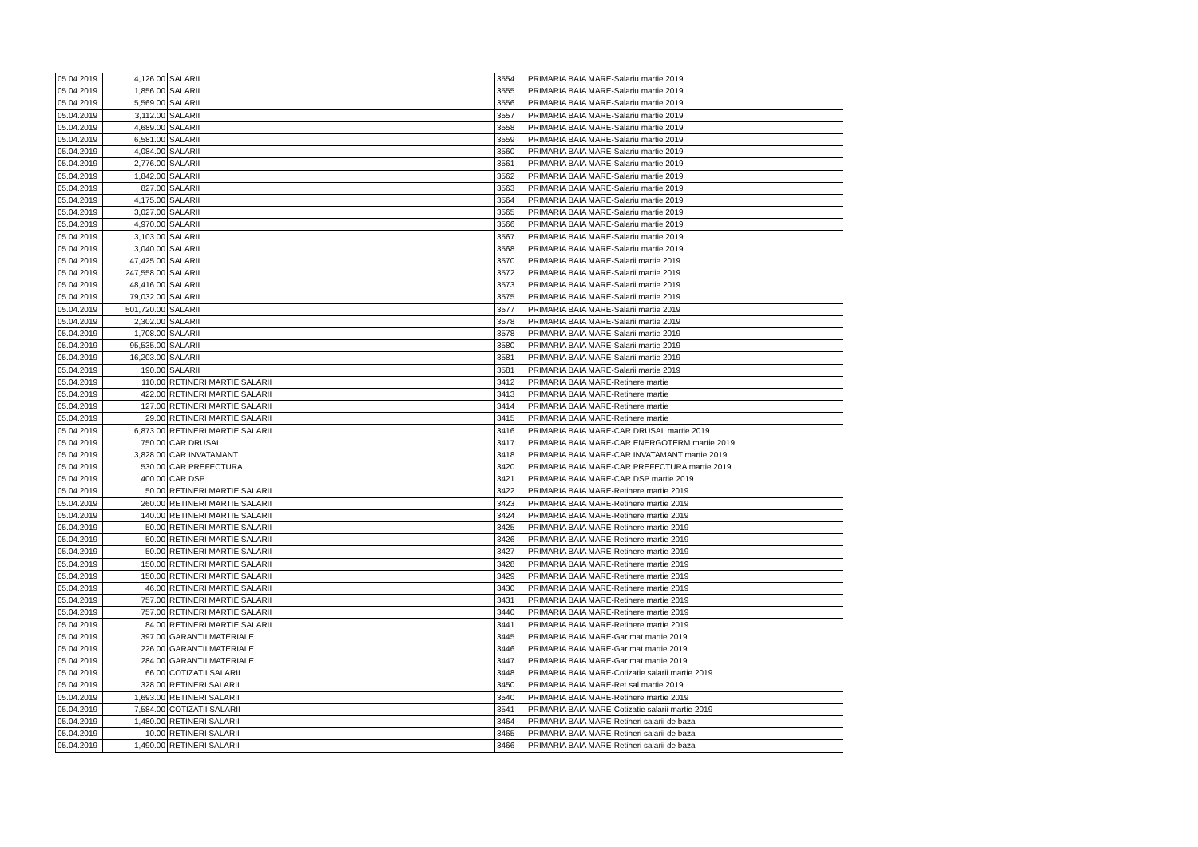| 05.04.2019 | 4,126.00 | SALARII | 3554 | PRIMARIA BAIA MARE-Salariu martie 2019 |
| 05.04.2019 | 1,856.00 | SALARII | 3555 | PRIMARIA BAIA MARE-Salariu martie 2019 |
| 05.04.2019 | 5,569.00 | SALARII | 3556 | PRIMARIA BAIA MARE-Salariu martie 2019 |
| 05.04.2019 | 3,112.00 | SALARII | 3557 | PRIMARIA BAIA MARE-Salariu martie 2019 |
| 05.04.2019 | 4,689.00 | SALARII | 3558 | PRIMARIA BAIA MARE-Salariu martie 2019 |
| 05.04.2019 | 6,581.00 | SALARII | 3559 | PRIMARIA BAIA MARE-Salariu martie 2019 |
| 05.04.2019 | 4,084.00 | SALARII | 3560 | PRIMARIA BAIA MARE-Salariu martie 2019 |
| 05.04.2019 | 2,776.00 | SALARII | 3561 | PRIMARIA BAIA MARE-Salariu martie 2019 |
| 05.04.2019 | 1,842.00 | SALARII | 3562 | PRIMARIA BAIA MARE-Salariu martie 2019 |
| 05.04.2019 | 827.00 | SALARII | 3563 | PRIMARIA BAIA MARE-Salariu martie 2019 |
| 05.04.2019 | 4,175.00 | SALARII | 3564 | PRIMARIA BAIA MARE-Salariu martie 2019 |
| 05.04.2019 | 3,027.00 | SALARII | 3565 | PRIMARIA BAIA MARE-Salariu martie 2019 |
| 05.04.2019 | 4,970.00 | SALARII | 3566 | PRIMARIA BAIA MARE-Salariu martie 2019 |
| 05.04.2019 | 3,103.00 | SALARII | 3567 | PRIMARIA BAIA MARE-Salariu martie 2019 |
| 05.04.2019 | 3,040.00 | SALARII | 3568 | PRIMARIA BAIA MARE-Salariu martie 2019 |
| 05.04.2019 | 47,425.00 | SALARII | 3570 | PRIMARIA BAIA MARE-Salarii martie 2019 |
| 05.04.2019 | 247,558.00 | SALARII | 3572 | PRIMARIA BAIA MARE-Salarii martie 2019 |
| 05.04.2019 | 48,416.00 | SALARII | 3573 | PRIMARIA BAIA MARE-Salarii martie 2019 |
| 05.04.2019 | 79,032.00 | SALARII | 3575 | PRIMARIA BAIA MARE-Salarii martie 2019 |
| 05.04.2019 | 501,720.00 | SALARII | 3577 | PRIMARIA BAIA MARE-Salarii martie 2019 |
| 05.04.2019 | 2,302.00 | SALARII | 3578 | PRIMARIA BAIA MARE-Salarii martie 2019 |
| 05.04.2019 | 1,708.00 | SALARII | 3578 | PRIMARIA BAIA MARE-Salarii martie 2019 |
| 05.04.2019 | 95,535.00 | SALARII | 3580 | PRIMARIA BAIA MARE-Salarii martie 2019 |
| 05.04.2019 | 16,203.00 | SALARII | 3581 | PRIMARIA BAIA MARE-Salarii martie 2019 |
| 05.04.2019 | 190.00 | SALARII | 3581 | PRIMARIA BAIA MARE-Salarii martie 2019 |
| 05.04.2019 | 110.00 | RETINERI MARTIE SALARII | 3412 | PRIMARIA BAIA MARE-Retinere martie |
| 05.04.2019 | 422.00 | RETINERI MARTIE SALARII | 3413 | PRIMARIA BAIA MARE-Retinere martie |
| 05.04.2019 | 127.00 | RETINERI MARTIE SALARII | 3414 | PRIMARIA BAIA MARE-Retinere martie |
| 05.04.2019 | 29.00 | RETINERI MARTIE SALARII | 3415 | PRIMARIA BAIA MARE-Retinere martie |
| 05.04.2019 | 6,873.00 | RETINERI MARTIE SALARII | 3416 | PRIMARIA BAIA MARE-CAR DRUSAL martie 2019 |
| 05.04.2019 | 750.00 | CAR DRUSAL | 3417 | PRIMARIA BAIA MARE-CAR ENERGOTERM martie 2019 |
| 05.04.2019 | 3,828.00 | CAR INVATAMANT | 3418 | PRIMARIA BAIA MARE-CAR INVATAMANT martie 2019 |
| 05.04.2019 | 530.00 | CAR PREFECTURA | 3420 | PRIMARIA BAIA MARE-CAR PREFECTURA martie 2019 |
| 05.04.2019 | 400.00 | CAR DSP | 3421 | PRIMARIA BAIA MARE-CAR DSP martie 2019 |
| 05.04.2019 | 50.00 | RETINERI MARTIE SALARII | 3422 | PRIMARIA BAIA MARE-Retinere martie 2019 |
| 05.04.2019 | 260.00 | RETINERI MARTIE SALARII | 3423 | PRIMARIA BAIA MARE-Retinere martie 2019 |
| 05.04.2019 | 140.00 | RETINERI MARTIE SALARII | 3424 | PRIMARIA BAIA MARE-Retinere martie 2019 |
| 05.04.2019 | 50.00 | RETINERI MARTIE SALARII | 3425 | PRIMARIA BAIA MARE-Retinere martie 2019 |
| 05.04.2019 | 50.00 | RETINERI MARTIE SALARII | 3426 | PRIMARIA BAIA MARE-Retinere martie 2019 |
| 05.04.2019 | 50.00 | RETINERI MARTIE SALARII | 3427 | PRIMARIA BAIA MARE-Retinere martie 2019 |
| 05.04.2019 | 150.00 | RETINERI MARTIE SALARII | 3428 | PRIMARIA BAIA MARE-Retinere martie 2019 |
| 05.04.2019 | 150.00 | RETINERI MARTIE SALARII | 3429 | PRIMARIA BAIA MARE-Retinere martie 2019 |
| 05.04.2019 | 46.00 | RETINERI MARTIE SALARII | 3430 | PRIMARIA BAIA MARE-Retinere martie 2019 |
| 05.04.2019 | 757.00 | RETINERI MARTIE SALARII | 3431 | PRIMARIA BAIA MARE-Retinere martie 2019 |
| 05.04.2019 | 757.00 | RETINERI MARTIE SALARII | 3440 | PRIMARIA BAIA MARE-Retinere martie 2019 |
| 05.04.2019 | 84.00 | RETINERI MARTIE SALARII | 3441 | PRIMARIA BAIA MARE-Retinere martie 2019 |
| 05.04.2019 | 397.00 | GARANTII MATERIALE | 3445 | PRIMARIA BAIA MARE-Gar mat martie 2019 |
| 05.04.2019 | 226.00 | GARANTII MATERIALE | 3446 | PRIMARIA BAIA MARE-Gar mat martie 2019 |
| 05.04.2019 | 284.00 | GARANTII MATERIALE | 3447 | PRIMARIA BAIA MARE-Gar mat martie 2019 |
| 05.04.2019 | 66.00 | COTIZATII SALARII | 3448 | PRIMARIA BAIA MARE-Cotizatie salarii martie 2019 |
| 05.04.2019 | 328.00 | RETINERI SALARII | 3450 | PRIMARIA BAIA MARE-Ret sal martie 2019 |
| 05.04.2019 | 1,693.00 | RETINERI SALARII | 3540 | PRIMARIA BAIA MARE-Retinere martie 2019 |
| 05.04.2019 | 7,584.00 | COTIZATII SALARII | 3541 | PRIMARIA BAIA MARE-Cotizatie salarii martie 2019 |
| 05.04.2019 | 1,480.00 | RETINERI SALARII | 3464 | PRIMARIA BAIA MARE-Retineri salarii de baza |
| 05.04.2019 | 10.00 | RETINERI SALARII | 3465 | PRIMARIA BAIA MARE-Retineri salarii de baza |
| 05.04.2019 | 1,490.00 | RETINERI SALARII | 3466 | PRIMARIA BAIA MARE-Retineri salarii de baza |